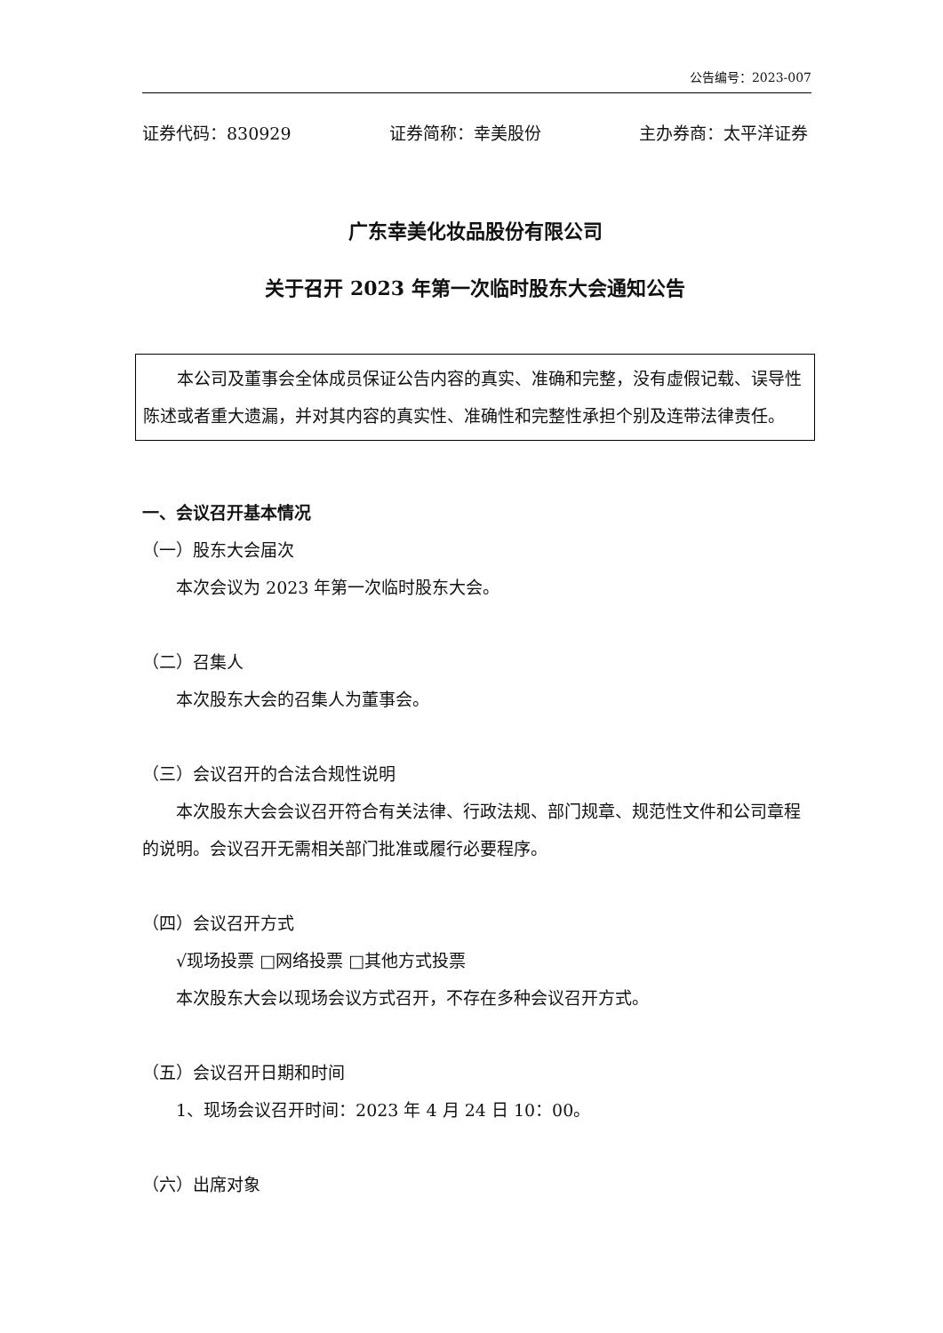公告编号：2023-007
证券代码：830929 证券简称：幸美股份 主办券商：太平洋证券
广东幸美化妆品股份有限公司
关于召开 2023 年第一次临时股东大会通知公告
本公司及董事会全体成员保证公告内容的真实、准确和完整，没有虚假记载、误导性陈述或者重大遗漏，并对其内容的真实性、准确性和完整性承担个别及连带法律责任。
一、会议召开基本情况
（一）股东大会届次
本次会议为 2023 年第一次临时股东大会。
（二）召集人
本次股东大会的召集人为董事会。
（三）会议召开的合法合规性说明
本次股东大会会议召开符合有关法律、行政法规、部门规章、规范性文件和公司章程的说明。会议召开无需相关部门批准或履行必要程序。
（四）会议召开方式
√现场投票 □网络投票 □其他方式投票
本次股东大会以现场会议方式召开，不存在多种会议召开方式。
（五）会议召开日期和时间
1、现场会议召开时间：2023 年 4 月 24 日 10：00。
（六）出席对象